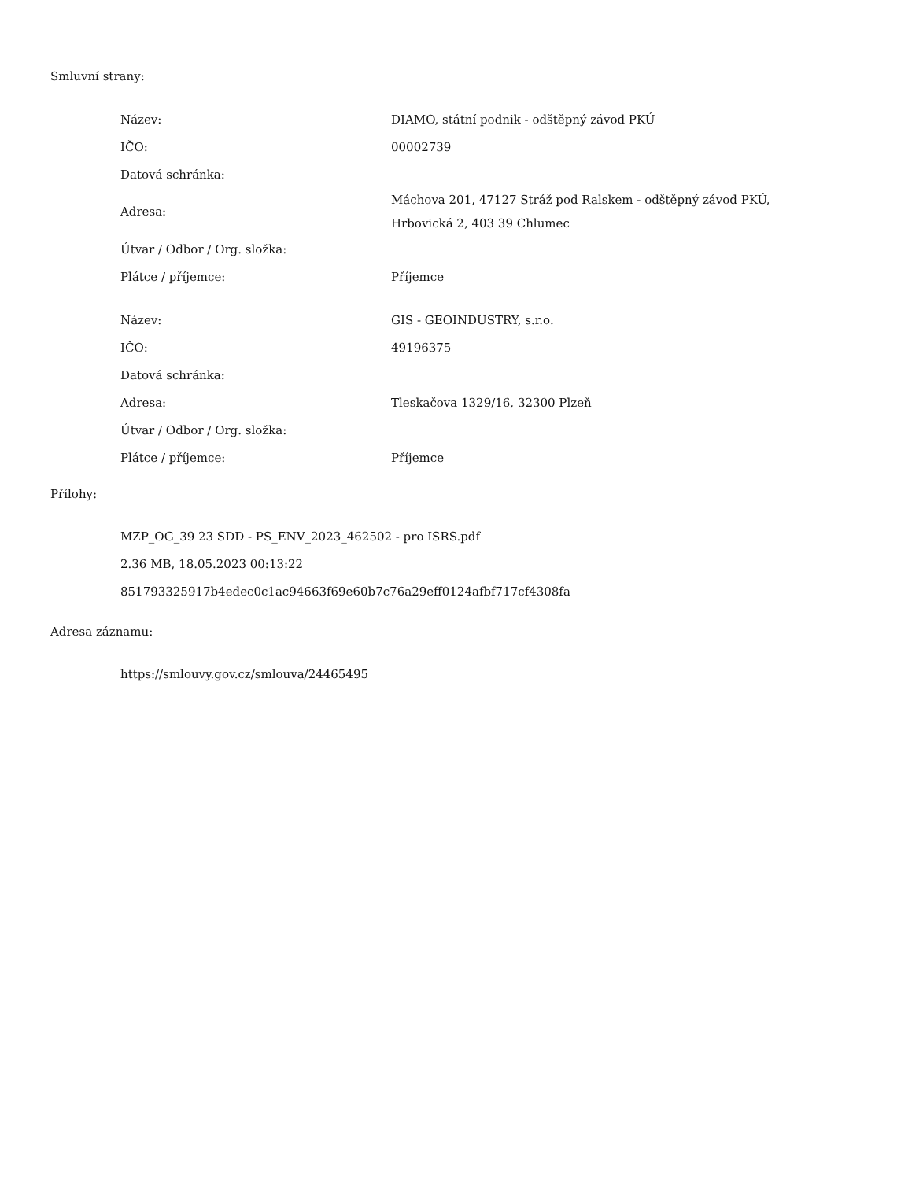Smluvní strany:
| Název: | DIAMO, státní podnik - odštěpný závod PKÚ |
| IČO: | 00002739 |
| Datová schránka: | |
| Adresa: | Máchova 201, 47127 Stráž pod Ralskem - odštěpný závod PKÚ, Hrbovická 2, 403 39 Chlumec |
| Útvar / Odbor / Org. složka: | |
| Plátce / příjemce: | Příjemce |
| Název: | GIS - GEOINDUSTRY, s.r.o. |
| IČO: | 49196375 |
| Datová schránka: | |
| Adresa: | Tleskačova 1329/16, 32300 Plzeň |
| Útvar / Odbor / Org. složka: | |
| Plátce / příjemce: | Příjemce |
Přílohy:
MZP_OG_39 23 SDD - PS_ENV_2023_462502 - pro ISRS.pdf
2.36 MB, 18.05.2023 00:13:22
851793325917b4edec0c1ac94663f69e60b7c76a29eff0124afbf717cf4308fa
Adresa záznamu:
https://smlouvy.gov.cz/smlouva/24465495